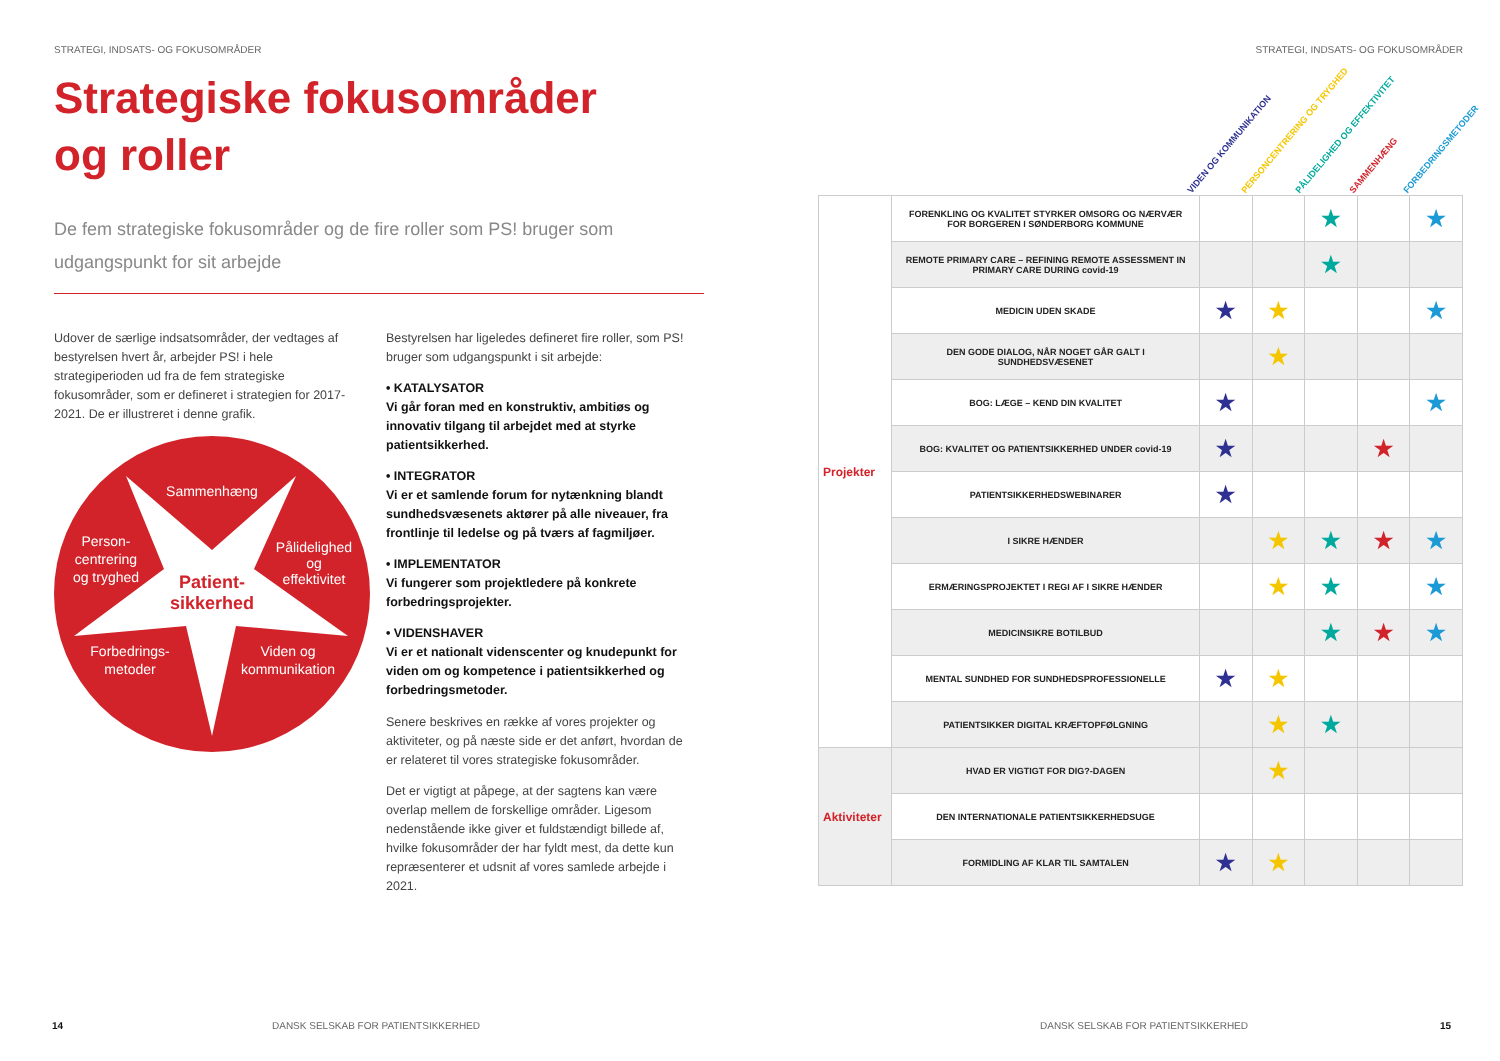STRATEGI, INDSATS- OG FOKUSOMRÅDER
Strategiske fokusområder
og roller
De fem strategiske fokusområder og de fire roller som PS! bruger som udgangspunkt for sit arbejde
Udover de særlige indsatsområder, der vedtages af bestyrelsen hvert år, arbejder PS! i hele strategiperioden ud fra de fem strategiske fokusområder, som er defineret i strategien for 2017-2021. De er illustreret i denne grafik.
Sammenhæng
Person-
centrering
og tryghed
Pålidelighed
og
effektivitet
Patient-
sikkerhed
Forbedrings-
metoder
Viden og
kommunikation
Bestyrelsen har ligeledes defineret fire roller, som PS! bruger som udgangspunkt i sit arbejde:
• KATALYSATOR
Vi går foran med en konstruktiv, ambitiøs og innovativ tilgang til arbejdet med at styrke patientsikkerhed.
• INTEGRATOR
Vi er et samlende forum for nytænkning blandt sundhedsvæsenets aktører på alle niveauer, fra frontlinje til ledelse og på tværs af fagmiljøer.
• IMPLEMENTATOR
Vi fungerer som projektledere på konkrete forbedringsprojekter.
• VIDENSHAVER
Vi er et nationalt videnscenter og knudepunkt for viden om og kompetence i patientsikkerhed og forbedringsmetoder.
Senere beskrives en række af vores projekter og aktiviteter, og på næste side er det anført, hvordan de er relateret til vores strategiske fokusområder.
Det er vigtigt at påpege, at der sagtens kan være overlap mellem de forskellige områder. Ligesom nedenstående ikke giver et fuldstændigt billede af, hvilke fokusområder der har fyldt mest, da dette kun repræsenterer et udsnit af vores samlede arbejde i 2021.
14
DANSK SELSKAB FOR PATIENTSIKKERHED
STRATEGI, INDSATS- OG FOKUSOMRÅDER
VIDEN OG KOMMUNIKATION
PERSONCENTRERING OG TRYGHED
PÅLIDELIGHED OG EFFEKTIVITET
SAMMENHÆNG
FORBEDRINGSMETODER
| Projekter | FORENKLING OG KVALITET STYRKER OMSORG OG NÆRVÆR FOR BORGEREN I SØNDERBORG KOMMUNE | | | ★ | | ★ |
| | REMOTE PRIMARY CARE – REFINING REMOTE ASSESSMENT IN PRIMARY CARE DURING covid-19 | | | ★ | | |
| | MEDICIN UDEN SKADE | ★ | ★ | | | ★ |
| | DEN GODE DIALOG, NÅR NOGET GÅR GALT I SUNDHEDSVÆSENET | | ★ | | | |
| | BOG: LÆGE – KEND DIN KVALITET | ★ | | | | ★ |
| | BOG: KVALITET OG PATIENTSIKKERHED UNDER covid-19 | ★ | | | ★ | |
| | PATIENTSIKKERHEDSWEBINARER | ★ | | | | |
| | I SIKRE HÆNDER | | ★ | ★ | ★ | ★ |
| | ERMÆRINGSPROJEKTET I REGI AF I SIKRE HÆNDER | | ★ | ★ | | ★ |
| | MEDICINSIKRE BOTILBUD | | | ★ | ★ | ★ |
| | MENTAL SUNDHED FOR SUNDHEDSPROFESSIONELLE | ★ | ★ | | | |
| | PATIENTSIKKER DIGITAL KRÆFTOPFØLGNING | | ★ | ★ | | |
| Aktiviteter | HVAD ER VIGTIGT FOR DIG?-DAGEN | | ★ | | | |
| | DEN INTERNATIONALE PATIENTSIKKERHEDSUGE | | | | | |
| | FORMIDLING AF KLAR TIL SAMTALEN | ★ | ★ | | | |
DANSK SELSKAB FOR PATIENTSIKKERHED
15